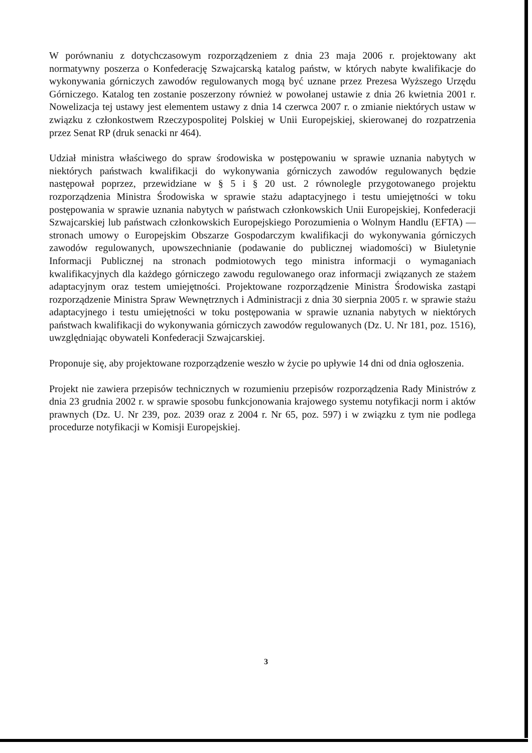W porównaniu z dotychczasowym rozporządzeniem z dnia 23 maja 2006 r. projektowany akt normatywny poszerza o Konfederację Szwajcarską katalog państw, w których nabyte kwalifikacje do wykonywania górniczych zawodów regulowanych mogą być uznane przez Prezesa Wyższego Urzędu Górniczego. Katalog ten zostanie poszerzony również w powołanej ustawie z dnia 26 kwietnia 2001 r. Nowelizacja tej ustawy jest elementem ustawy z dnia 14 czerwca 2007 r. o zmianie niektórych ustaw w związku z członkostwem Rzeczypospolitej Polskiej w Unii Europejskiej, skierowanej do rozpatrzenia przez Senat RP (druk senacki nr 464).
Udział ministra właściwego do spraw środowiska w postępowaniu w sprawie uznania nabytych w niektórych państwach kwalifikacji do wykonywania górniczych zawodów regulowanych będzie następował poprzez, przewidziane w § 5 i § 20 ust. 2 równolegle przygotowanego projektu rozporządzenia Ministra Środowiska w sprawie stażu adaptacyjnego i testu umiejętności w toku postępowania w sprawie uznania nabytych w państwach członkowskich Unii Europejskiej, Konfederacji Szwajcarskiej lub państwach członkowskich Europejskiego Porozumienia o Wolnym Handlu (EFTA) — stronach umowy o Europejskim Obszarze Gospodarczym kwalifikacji do wykonywania górniczych zawodów regulowanych, upowszechnianie (podawanie do publicznej wiadomości) w Biuletynie Informacji Publicznej na stronach podmiotowych tego ministra informacji o wymaganiach kwalifikacyjnych dla każdego górniczego zawodu regulowanego oraz informacji związanych ze stażem adaptacyjnym oraz testem umiejętności. Projektowane rozporządzenie Ministra Środowiska zastąpi rozporządzenie Ministra Spraw Wewnętrznych i Administracji z dnia 30 sierpnia 2005 r. w sprawie stażu adaptacyjnego i testu umiejętności w toku postępowania w sprawie uznania nabytych w niektórych państwach kwalifikacji do wykonywania górniczych zawodów regulowanych (Dz. U. Nr 181, poz. 1516), uwzględniając obywateli Konfederacji Szwajcarskiej.
Proponuje się, aby projektowane rozporządzenie weszło w życie po upływie 14 dni od dnia ogłoszenia.
Projekt nie zawiera przepisów technicznych w rozumieniu przepisów rozporządzenia Rady Ministrów z dnia 23 grudnia 2002 r. w sprawie sposobu funkcjonowania krajowego systemu notyfikacji norm i aktów prawnych (Dz. U. Nr 239, poz. 2039 oraz z 2004 r. Nr 65, poz. 597) i w związku z tym nie podlega procedurze notyfikacji w Komisji Europejskiej.
3